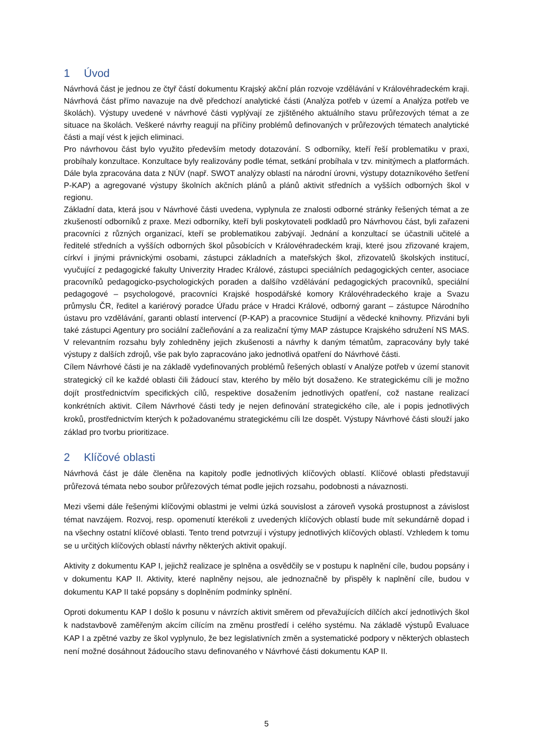1 Úvod
Návrhová část je jednou ze čtyř částí dokumentu Krajský akční plán rozvoje vzdělávání v Královéhradeckém kraji. Návrhová část přímo navazuje na dvě předchozí analytické části (Analýza potřeb v území a Analýza potřeb ve školách). Výstupy uvedené v návrhové části vyplývají ze zjištěného aktuálního stavu průřezových témat a ze situace na školách. Veškeré návrhy reagují na příčiny problémů definovaných v průřezových tématech analytické části a mají vést k jejich eliminaci.
Pro návrhovou část bylo využito především metody dotazování. S odborníky, kteří řeší problematiku v praxi, probíhaly konzultace. Konzultace byly realizovány podle témat, setkání probíhala v tzv. minitýmech a platformách. Dále byla zpracována data z NÚV (např. SWOT analýzy oblastí na národní úrovni, výstupy dotazníkového šetření P-KAP) a agregované výstupy školních akčních plánů a plánů aktivit středních a vyšších odborných škol v regionu.
Základní data, která jsou v Návrhové části uvedena, vyplynula ze znalosti odborné stránky řešených témat a ze zkušeností odborníků z praxe. Mezi odborníky, kteří byli poskytovateli podkladů pro Návrhovou část, byli zařazeni pracovníci z různých organizací, kteří se problematikou zabývají. Jednání a konzultací se účastnili učitelé a ředitelé středních a vyšších odborných škol působících v Královéhradeckém kraji, které jsou zřizované krajem, církví i jinými právnickými osobami, zástupci základních a mateřských škol, zřizovatelů školských institucí, vyučující z pedagogické fakulty Univerzity Hradec Králové, zástupci speciálních pedagogických center, asociace pracovníků pedagogicko-psychologických poraden a dalšího vzdělávání pedagogických pracovníků, speciální pedagogové – psychologové, pracovníci Krajské hospodářské komory Královéhradeckého kraje a Svazu průmyslu ČR, ředitel a kariérový poradce Úřadu práce v Hradci Králové, odborný garant – zástupce Národního ústavu pro vzdělávání, garanti oblastí intervencí (P-KAP) a pracovnice Studijní a vědecké knihovny. Přizváni byli také zástupci Agentury pro sociální začleňování a za realizační týmy MAP zástupce Krajského sdružení NS MAS. V relevantním rozsahu byly zohledněny jejich zkušenosti a návrhy k daným tématům, zapracovány byly také výstupy z dalších zdrojů, vše pak bylo zapracováno jako jednotlivá opatření do Návrhové části.
Cílem Návrhové části je na základě vydefinovaných problémů řešených oblastí v Analýze potřeb v území stanovit strategický cíl ke každé oblasti čili žádoucí stav, kterého by mělo být dosaženo. Ke strategickému cíli je možno dojít prostřednictvím specifických cílů, respektive dosažením jednotlivých opatření, což nastane realizací konkrétních aktivit. Cílem Návrhové části tedy je nejen definování strategického cíle, ale i popis jednotlivých kroků, prostřednictvím kterých k požadovanému strategickému cíli lze dospět. Výstupy Návrhové části slouží jako základ pro tvorbu prioritizace.
2 Klíčové oblasti
Návrhová část je dále členěna na kapitoly podle jednotlivých klíčových oblastí. Klíčové oblasti představují průřezová témata nebo soubor průřezových témat podle jejich rozsahu, podobnosti a návaznosti.
Mezi všemi dále řešenými klíčovými oblastmi je velmi úzká souvislost a zároveň vysoká prostupnost a závislost témat navzájem. Rozvoj, resp. opomenutí kterékoli z uvedených klíčových oblastí bude mít sekundárně dopad i na všechny ostatní klíčové oblasti. Tento trend potvrzují i výstupy jednotlivých klíčových oblastí. Vzhledem k tomu se u určitých klíčových oblastí návrhy některých aktivit opakují.
Aktivity z dokumentu KAP I, jejichž realizace je splněna a osvědčily se v postupu k naplnění cíle, budou popsány i v dokumentu KAP II. Aktivity, které naplněny nejsou, ale jednoznačně by přispěly k naplnění cíle, budou v dokumentu KAP II také popsány s doplněním podmínky splnění.
Oproti dokumentu KAP I došlo k posunu v návrzích aktivit směrem od převažujících dílčích akcí jednotlivých škol k nadstavbově zaměřeným akcím cílícím na změnu prostředí i celého systému. Na základě výstupů Evaluace KAP I a zpětné vazby ze škol vyplynulo, že bez legislativních změn a systematické podpory v některých oblastech není možné dosáhnout žádoucího stavu definovaného v Návrhové části dokumentu KAP II.
5